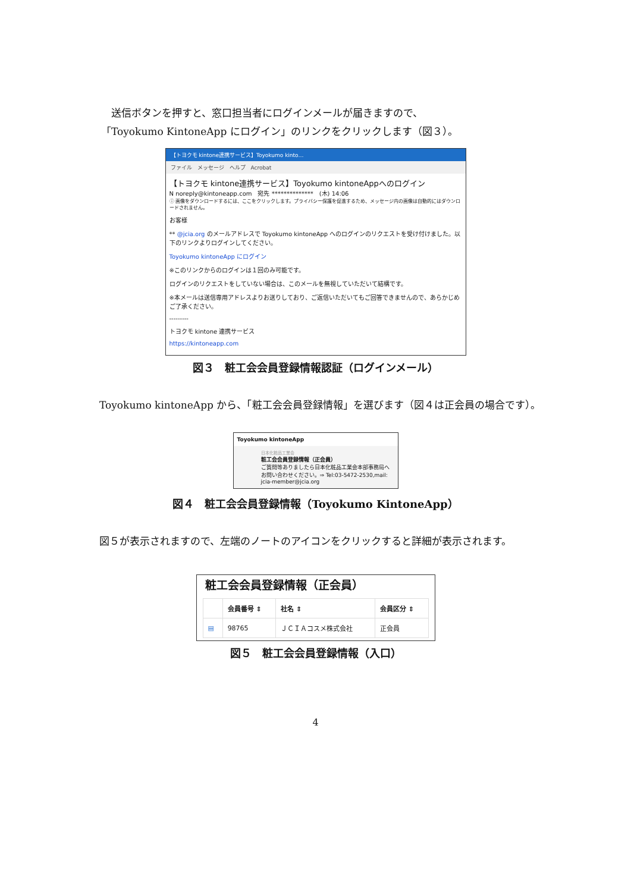送信ボタンを押すと、窓口担当者にログインメールが届きますので、
「Toyokumo KintoneApp にログイン」のリンクをクリックします（図３）。
【トヨクモ kintone連携サービス】Toyokumo kinto…
ファイル　メッセージ　ヘルプ　Acrobat
【トヨクモ kintone連携サービス】Toyokumo kintoneAppへのログイン
N noreply@kintoneapp.com　宛先 **************　(木) 14:06
ⓘ 画像をダウンロードするには、ここをクリックします。プライバシー保護を促進するため、メッセージ内の画像は自動的にはダウンロードされません。
お客様
** @jcia.org のメールアドレスで Toyokumo kintoneApp へのログインのリクエストを受け付けました。以下のリンクよりログインしてください。
Toyokumo kintoneApp にログイン
※このリンクからのログインは１回のみ可能です。
ログインのリクエストをしていない場合は、このメールを無視していただいて結構です。
※本メールは送信専用アドレスよりお送りしており、ご返信いただいてもご回答できませんので、あらかじめご了承ください。
---------
トヨクモ kintone 連携サービス
https://kintoneapp.com
図３　粧工会会員登録情報認証（ログインメール）
　Toyokumo kintoneApp から、「粧工会会員登録情報」を選びます（図４は正会員の場合です）。
Toyokumo kintoneApp
日本化粧品工業会
粧工会会員登録情報（正会員）
ご質問等ありましたら日本化粧品工業会本部事務局へお問い合わせください。⇒ Tel:03-5472-2530,mail: jcia-member@jcia.org
図４　粧工会会員登録情報（Toyokumo KintoneApp）
　図５が表示されますので、左端のノートのアイコンをクリックすると詳細が表示されます。
粧工会会員登録情報（正会員）
| | 会員番号 ⇕ | 社名 ⇕ | 会員区分 ⇕ |
| --- | --- | --- | --- |
| ▤ | 98765 | ＪＣＩＡコスメ株式会社 | 正会員 |
図５　粧工会会員登録情報（入口）
4